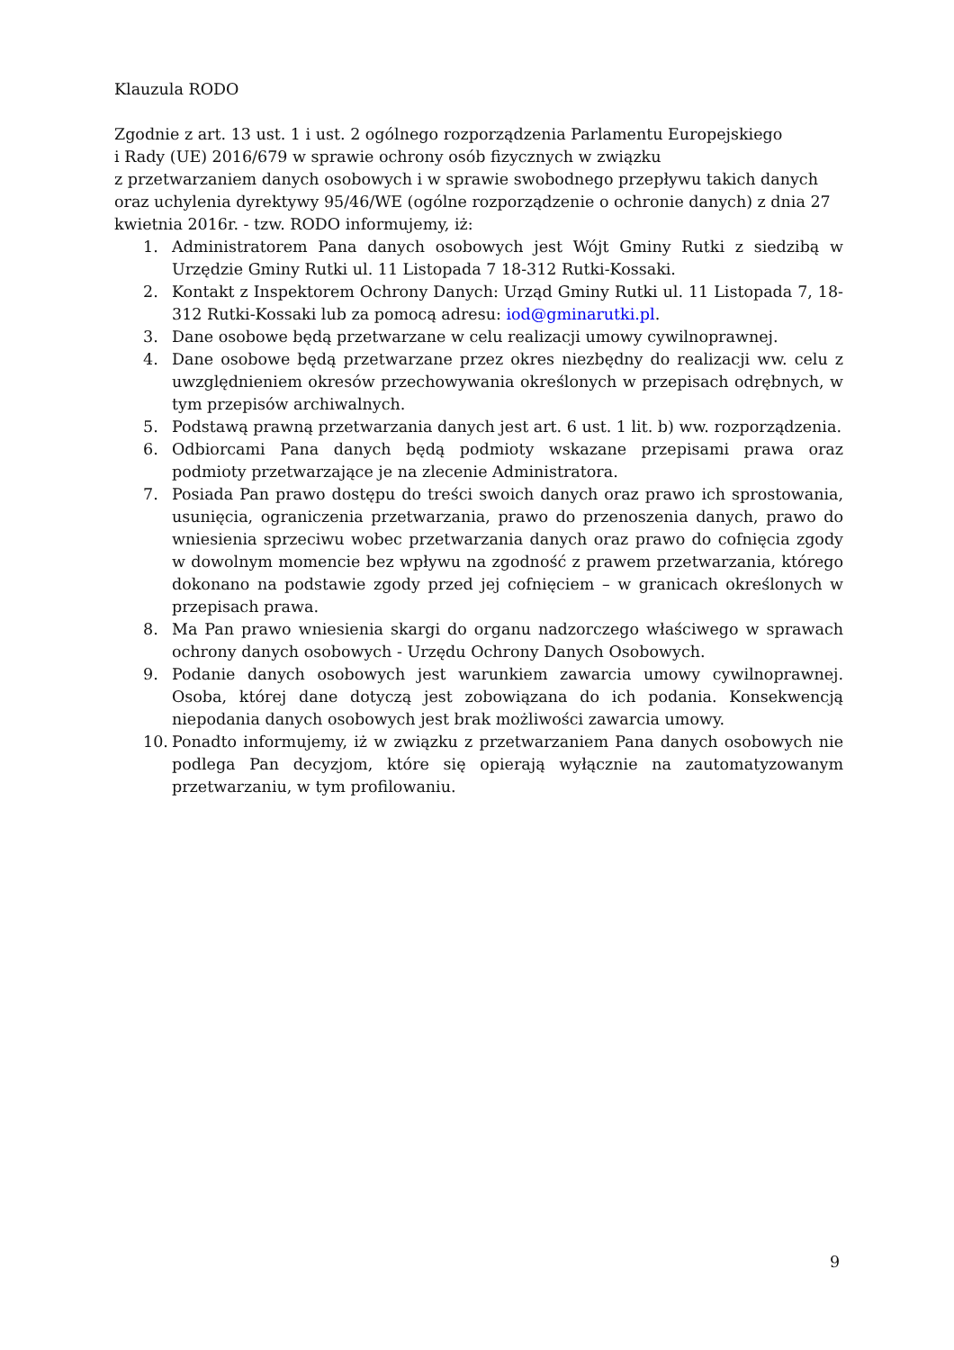Klauzula RODO
Zgodnie z art. 13 ust. 1 i ust. 2 ogólnego rozporządzenia Parlamentu Europejskiego
i Rady (UE) 2016/679 w sprawie ochrony osób fizycznych w związku
z przetwarzaniem danych osobowych i w sprawie swobodnego przepływu takich danych oraz uchylenia dyrektywy 95/46/WE (ogólne rozporządzenie o ochronie danych) z dnia 27 kwietnia 2016r. - tzw. RODO informujemy, iż:
1. Administratorem Pana danych osobowych jest Wójt Gminy Rutki z siedzibą w Urzędzie Gminy Rutki ul. 11 Listopada 7 18-312 Rutki-Kossaki.
2. Kontakt z Inspektorem Ochrony Danych: Urząd Gminy Rutki ul. 11 Listopada 7, 18-312 Rutki-Kossaki lub za pomocą adresu: iod@gminarutki.pl.
3. Dane osobowe będą przetwarzane w celu realizacji umowy cywilnoprawnej.
4. Dane osobowe będą przetwarzane przez okres niezbędny do realizacji ww. celu z uwzględnieniem okresów przechowywania określonych w przepisach odrębnych, w tym przepisów archiwalnych.
5. Podstawą prawną przetwarzania danych jest art. 6 ust. 1 lit. b) ww. rozporządzenia.
6. Odbiorcami Pana danych będą podmioty wskazane przepisami prawa oraz podmioty przetwarzające je na zlecenie Administratora.
7. Posiada Pan prawo dostępu do treści swoich danych oraz prawo ich sprostowania, usunięcia, ograniczenia przetwarzania, prawo do przenoszenia danych, prawo do wniesienia sprzeciwu wobec przetwarzania danych oraz prawo do cofnięcia zgody w dowolnym momencie bez wpływu na zgodność z prawem przetwarzania, którego dokonano na podstawie zgody przed jej cofnięciem – w granicach określonych w przepisach prawa.
8. Ma Pan prawo wniesienia skargi do organu nadzorczego właściwego w sprawach ochrony danych osobowych - Urzędu Ochrony Danych Osobowych.
9. Podanie danych osobowych jest warunkiem zawarcia umowy cywilnoprawnej. Osoba, której dane dotyczą jest zobowiązana do ich podania. Konsekwencją niepodania danych osobowych jest brak możliwości zawarcia umowy.
10. Ponadto informujemy, iż w związku z przetwarzaniem Pana danych osobowych nie podlega Pan decyzjom, które się opierają wyłącznie na zautomatyzowanym przetwarzaniu, w tym profilowaniu.
9